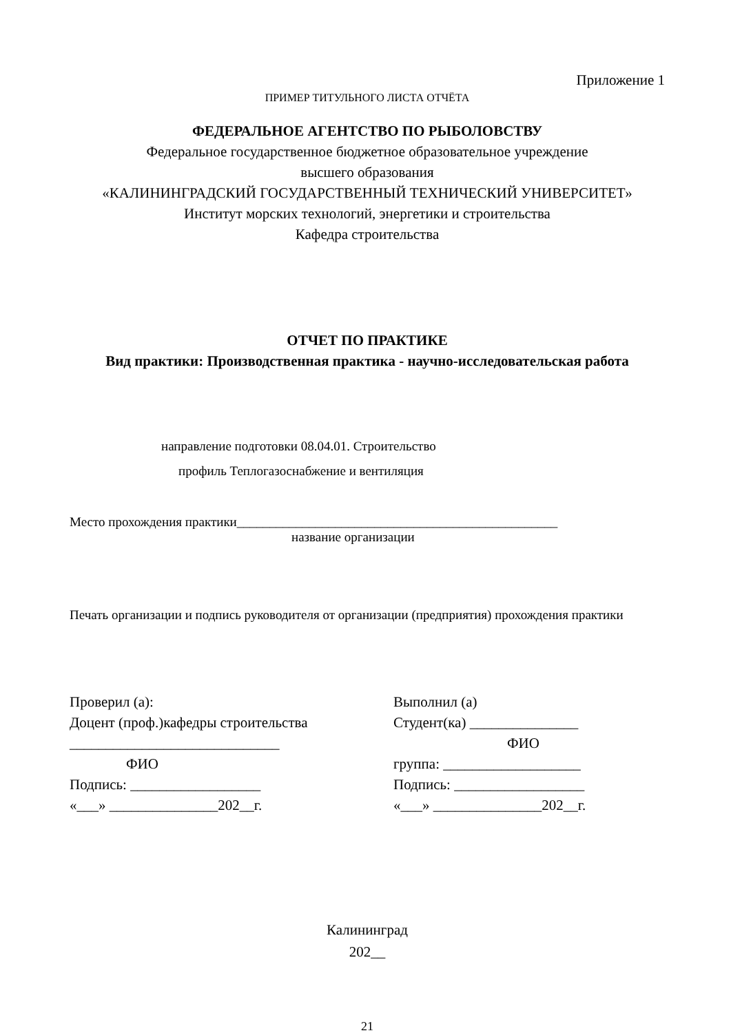Приложение 1
ПРИМЕР ТИТУЛЬНОГО ЛИСТА ОТЧЁТА
ФЕДЕРАЛЬНОЕ АГЕНТСТВО ПО РЫБОЛОВСТВУ
Федеральное государственное бюджетное образовательное учреждение
высшего образования
«КАЛИНИНГРАДСКИЙ ГОСУДАРСТВЕННЫЙ ТЕХНИЧЕСКИЙ УНИВЕРСИТЕТ»
Институт морских технологий, энергетики и строительства
Кафедра строительства
ОТЧЕТ ПО ПРАКТИКЕ
Вид практики: Производственная практика - научно-исследовательская работа
направление подготовки 08.04.01. Строительство
профиль Теплогазоснабжение и вентиляция
Место прохождения практики_________________________________________________
название организации
Печать организации и подпись руководителя от организации (предприятия) прохождения практики
Проверил (а):
Доцент (проф.)кафедры строительства
_____________________________
ФИО
Подпись: __________________
«___» _______________202__г.
Выполнил (а)
Студент(ка) _______________
ФИО
группа: ___________________
Подпись: __________________
«___» _______________202__г.
Калининград
202__
21